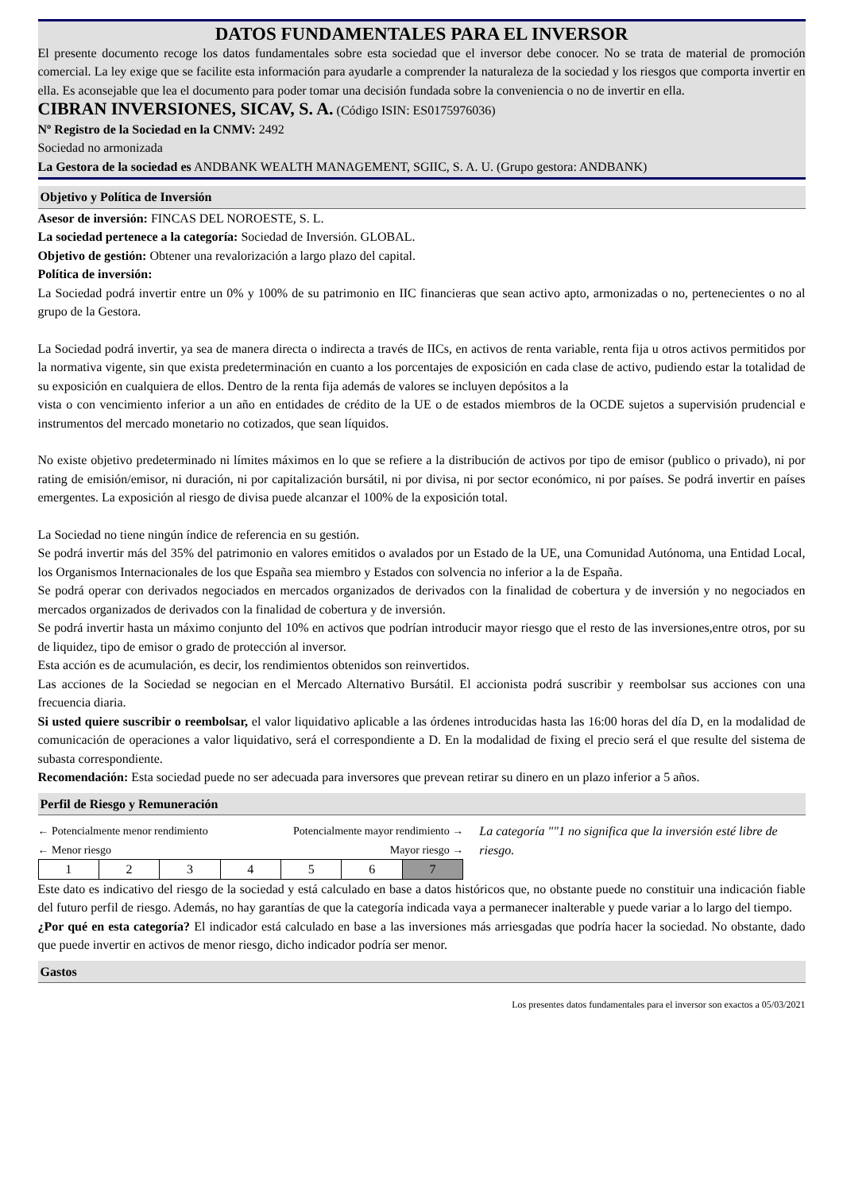DATOS FUNDAMENTALES PARA EL INVERSOR
El presente documento recoge los datos fundamentales sobre esta sociedad que el inversor debe conocer. No se trata de material de promoción comercial. La ley exige que se facilite esta información para ayudarle a comprender la naturaleza de la sociedad y los riesgos que comporta invertir en ella. Es aconsejable que lea el documento para poder tomar una decisión fundada sobre la conveniencia o no de invertir en ella.
CIBRAN INVERSIONES, SICAV, S. A. (Código ISIN: ES0175976036)
Nº Registro de la Sociedad en la CNMV: 2492
Sociedad no armonizada
La Gestora de la sociedad es ANDBANK WEALTH MANAGEMENT, SGIIC, S. A. U. (Grupo gestora: ANDBANK)
Objetivo y Política de Inversión
Asesor de inversión: FINCAS DEL NOROESTE, S. L.
La sociedad pertenece a la categoría: Sociedad de Inversión. GLOBAL.
Objetivo de gestión: Obtener una revalorización a largo plazo del capital.
Política de inversión:
La Sociedad podrá invertir entre un 0% y 100% de su patrimonio en IIC financieras que sean activo apto, armonizadas o no, pertenecientes o no al grupo de la Gestora.
La Sociedad podrá invertir, ya sea de manera directa o indirecta a través de IICs, en activos de renta variable, renta fija u otros activos permitidos por la normativa vigente, sin que exista predeterminación en cuanto a los porcentajes de exposición en cada clase de activo, pudiendo estar la totalidad de su exposición en cualquiera de ellos. Dentro de la renta fija además de valores se incluyen depósitos a la
vista o con vencimiento inferior a un año en entidades de crédito de la UE o de estados miembros de la OCDE sujetos a supervisión prudencial e instrumentos del mercado monetario no cotizados, que sean líquidos.
No existe objetivo predeterminado ni límites máximos en lo que se refiere a la distribución de activos por tipo de emisor (publico o privado), ni por rating de emisión/emisor, ni duración, ni por capitalización bursátil, ni por divisa, ni por sector económico, ni por países. Se podrá invertir en países emergentes. La exposición al riesgo de divisa puede alcanzar el 100% de la exposición total.
La Sociedad no tiene ningún índice de referencia en su gestión.
Se podrá invertir más del 35% del patrimonio en valores emitidos o avalados por un Estado de la UE, una Comunidad Autónoma, una Entidad Local, los Organismos Internacionales de los que España sea miembro y Estados con solvencia no inferior a la de España.
Se podrá operar con derivados negociados en mercados organizados de derivados con la finalidad de cobertura y de inversión y no negociados en mercados organizados de derivados con la finalidad de cobertura y de inversión.
Se podrá invertir hasta un máximo conjunto del 10% en activos que podrían introducir mayor riesgo que el resto de las inversiones,entre otros, por su de liquidez, tipo de emisor o grado de protección al inversor.
Esta acción es de acumulación, es decir, los rendimientos obtenidos son reinvertidos.
Las acciones de la Sociedad se negocian en el Mercado Alternativo Bursátil. El accionista podrá suscribir y reembolsar sus acciones con una frecuencia diaria.
Si usted quiere suscribir o reembolsar, el valor liquidativo aplicable a las órdenes introducidas hasta las 16:00 horas del día D, en la modalidad de comunicación de operaciones a valor liquidativo, será el correspondiente a D. En la modalidad de fixing el precio será el que resulte del sistema de subasta correspondiente.
Recomendación: Esta sociedad puede no ser adecuada para inversores que prevean retirar su dinero en un plazo inferior a 5 años.
Perfil de Riesgo y Remuneración
← Potencialmente menor rendimiento Potencialmente mayor rendimiento →
← Menor riesgo Mayor riesgo →
| 1 | 2 | 3 | 4 | 5 | 6 | 7 |
La categoría ""1 no significa que la inversión esté libre de riesgo.
Este dato es indicativo del riesgo de la sociedad y está calculado en base a datos históricos que, no obstante puede no constituir una indicación fiable del futuro perfil de riesgo. Además, no hay garantías de que la categoría indicada vaya a permanecer inalterable y puede variar a lo largo del tiempo.
¿Por qué en esta categoría? El indicador está calculado en base a las inversiones más arriesgadas que podría hacer la sociedad. No obstante, dado que puede invertir en activos de menor riesgo, dicho indicador podría ser menor.
Gastos
Los presentes datos fundamentales para el inversor son exactos a 05/03/2021